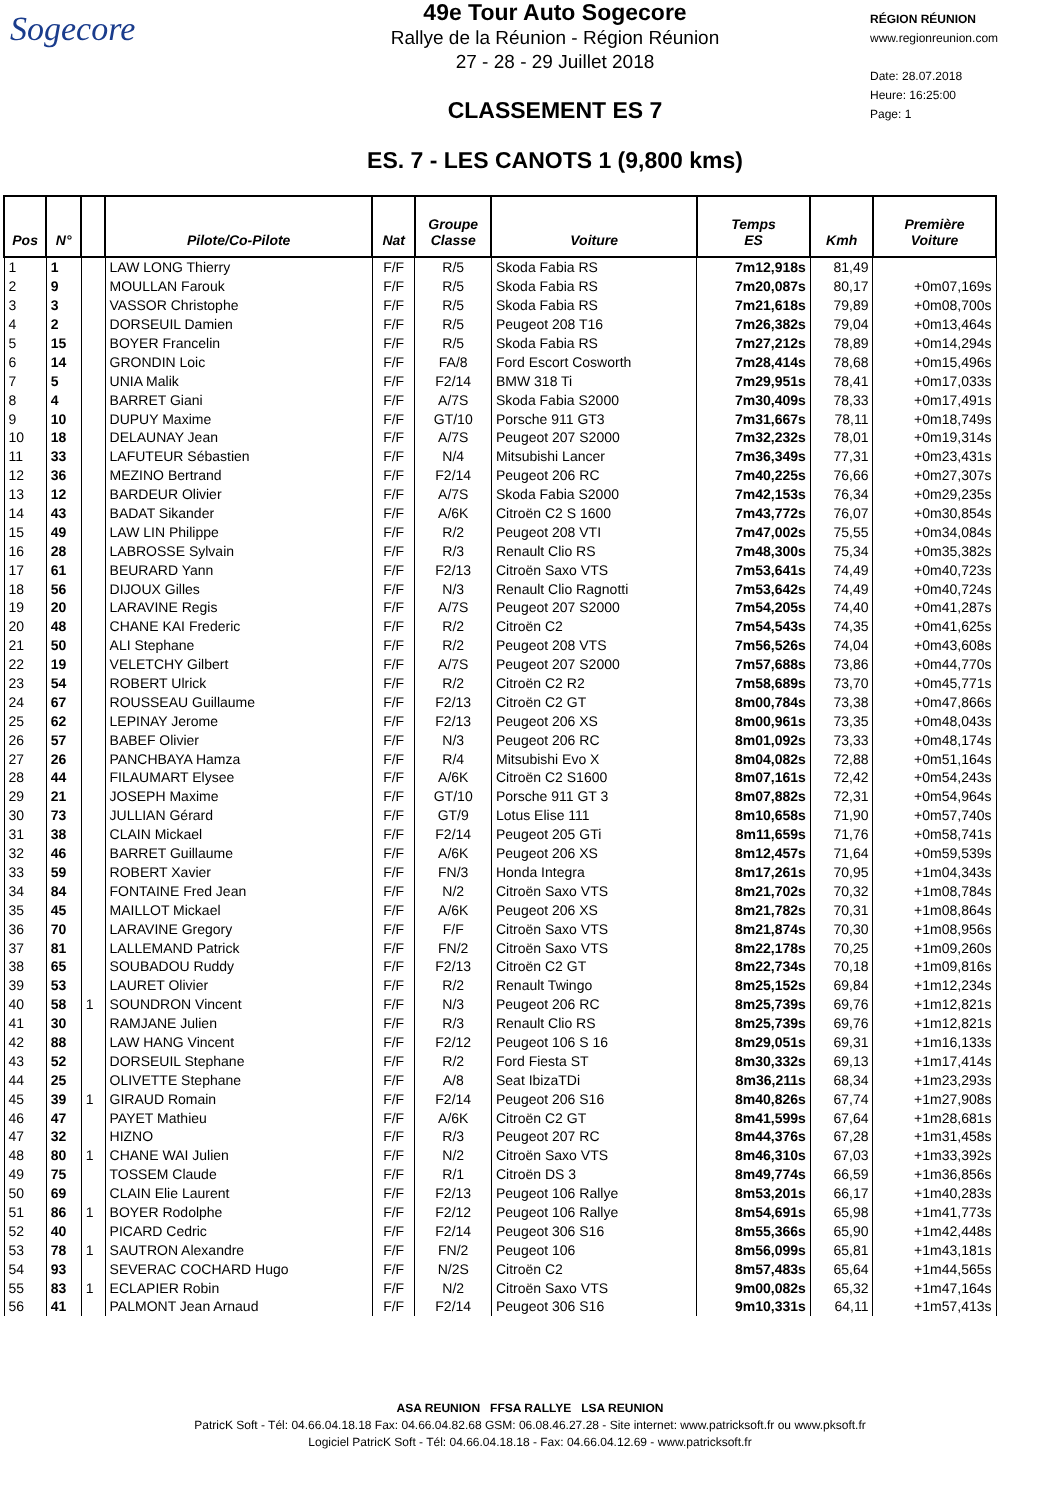Sogecore
49e Tour Auto Sogecore
Rallye de la Réunion - Région Réunion
27 - 28 - 29 Juillet 2018
CLASSEMENT ES 7
ES. 7 - LES CANOTS 1 (9,800 kms)
RÉGION RÉUNION
www.regionreunion.com
Date: 28.07.2018
Heure: 16:25:00
Page: 1
| Pos | N° | | Pilote/Co-Pilote | Nat | Groupe Classe | Voiture | Temps ES | Kmh | Première Voiture |
| --- | --- | --- | --- | --- | --- | --- | --- | --- | --- |
| 1 | 1 | | LAW LONG Thierry | F/F | R/5 | Skoda Fabia RS | 7m12,918s | 81,49 | |
| 2 | 9 | | MOULLAN Farouk | F/F | R/5 | Skoda Fabia RS | 7m20,087s | 80,17 | +0m07,169s |
| 3 | 3 | | VASSOR Christophe | F/F | R/5 | Skoda Fabia RS | 7m21,618s | 79,89 | +0m08,700s |
| 4 | 2 | | DORSEUIL Damien | F/F | R/5 | Peugeot 208 T16 | 7m26,382s | 79,04 | +0m13,464s |
| 5 | 15 | | BOYER Francelin | F/F | R/5 | Skoda Fabia RS | 7m27,212s | 78,89 | +0m14,294s |
| 6 | 14 | | GRONDIN Loic | F/F | FA/8 | Ford Escort Cosworth | 7m28,414s | 78,68 | +0m15,496s |
| 7 | 5 | | UNIA Malik | F/F | F2/14 | BMW 318 Ti | 7m29,951s | 78,41 | +0m17,033s |
| 8 | 4 | | BARRET Giani | F/F | A/7S | Skoda Fabia S2000 | 7m30,409s | 78,33 | +0m17,491s |
| 9 | 10 | | DUPUY Maxime | F/F | GT/10 | Porsche 911 GT3 | 7m31,667s | 78,11 | +0m18,749s |
| 10 | 18 | | DELAUNAY Jean | F/F | A/7S | Peugeot 207 S2000 | 7m32,232s | 78,01 | +0m19,314s |
| 11 | 33 | | LAFUTEUR Sébastien | F/F | N/4 | Mitsubishi Lancer | 7m36,349s | 77,31 | +0m23,431s |
| 12 | 36 | | MEZINO Bertrand | F/F | F2/14 | Peugeot 206 RC | 7m40,225s | 76,66 | +0m27,307s |
| 13 | 12 | | BARDEUR Olivier | F/F | A/7S | Skoda Fabia S2000 | 7m42,153s | 76,34 | +0m29,235s |
| 14 | 43 | | BADAT Sikander | F/F | A/6K | Citroën C2 S 1600 | 7m43,772s | 76,07 | +0m30,854s |
| 15 | 49 | | LAW LIN Philippe | F/F | R/2 | Peugeot 208 VTI | 7m47,002s | 75,55 | +0m34,084s |
| 16 | 28 | | LABROSSE Sylvain | F/F | R/3 | Renault Clio RS | 7m48,300s | 75,34 | +0m35,382s |
| 17 | 61 | | BEURARD Yann | F/F | F2/13 | Citroën Saxo VTS | 7m53,641s | 74,49 | +0m40,723s |
| 18 | 56 | | DIJOUX Gilles | F/F | N/3 | Renault Clio Ragnotti | 7m53,642s | 74,49 | +0m40,724s |
| 19 | 20 | | LARAVINE Regis | F/F | A/7S | Peugeot 207 S2000 | 7m54,205s | 74,40 | +0m41,287s |
| 20 | 48 | | CHANE KAI Frederic | F/F | R/2 | Citroën C2 | 7m54,543s | 74,35 | +0m41,625s |
| 21 | 50 | | ALI Stephane | F/F | R/2 | Peugeot 208 VTS | 7m56,526s | 74,04 | +0m43,608s |
| 22 | 19 | | VELETCHY Gilbert | F/F | A/7S | Peugeot 207 S2000 | 7m57,688s | 73,86 | +0m44,770s |
| 23 | 54 | | ROBERT Ulrick | F/F | R/2 | Citroën C2 R2 | 7m58,689s | 73,70 | +0m45,771s |
| 24 | 67 | | ROUSSEAU Guillaume | F/F | F2/13 | Citroën C2 GT | 8m00,784s | 73,38 | +0m47,866s |
| 25 | 62 | | LEPINAY Jerome | F/F | F2/13 | Peugeot 206 XS | 8m00,961s | 73,35 | +0m48,043s |
| 26 | 57 | | BABEF Olivier | F/F | N/3 | Peugeot 206 RC | 8m01,092s | 73,33 | +0m48,174s |
| 27 | 26 | | PANCHBAYA Hamza | F/F | R/4 | Mitsubishi Evo X | 8m04,082s | 72,88 | +0m51,164s |
| 28 | 44 | | FILAUMART Elysee | F/F | A/6K | Citroën C2 S1600 | 8m07,161s | 72,42 | +0m54,243s |
| 29 | 21 | | JOSEPH Maxime | F/F | GT/10 | Porsche 911 GT 3 | 8m07,882s | 72,31 | +0m54,964s |
| 30 | 73 | | JULLIAN Gérard | F/F | GT/9 | Lotus Elise 111 | 8m10,658s | 71,90 | +0m57,740s |
| 31 | 38 | | CLAIN Mickael | F/F | F2/14 | Peugeot 205 GTi | 8m11,659s | 71,76 | +0m58,741s |
| 32 | 46 | | BARRET Guillaume | F/F | A/6K | Peugeot 206 XS | 8m12,457s | 71,64 | +0m59,539s |
| 33 | 59 | | ROBERT Xavier | F/F | FN/3 | Honda Integra | 8m17,261s | 70,95 | +1m04,343s |
| 34 | 84 | | FONTAINE Fred Jean | F/F | N/2 | Citroën Saxo VTS | 8m21,702s | 70,32 | +1m08,784s |
| 35 | 45 | | MAILLOT Mickael | F/F | A/6K | Peugeot 206 XS | 8m21,782s | 70,31 | +1m08,864s |
| 36 | 70 | | LARAVINE Gregory | F/F | F/F | Citroën Saxo VTS | 8m21,874s | 70,30 | +1m08,956s |
| 37 | 81 | | LALLEMAND Patrick | F/F | FN/2 | Citroën Saxo VTS | 8m22,178s | 70,25 | +1m09,260s |
| 38 | 65 | | SOUBADOU Ruddy | F/F | F2/13 | Citroën C2 GT | 8m22,734s | 70,18 | +1m09,816s |
| 39 | 53 | | LAURET Olivier | F/F | R/2 | Renault Twingo | 8m25,152s | 69,84 | +1m12,234s |
| 40 | 58 | 1 | SOUNDRON Vincent | F/F | N/3 | Peugeot 206 RC | 8m25,739s | 69,76 | +1m12,821s |
| 41 | 30 | | RAMJANE Julien | F/F | R/3 | Renault Clio RS | 8m25,739s | 69,76 | +1m12,821s |
| 42 | 88 | | LAW HANG Vincent | F/F | F2/12 | Peugeot 106 S 16 | 8m29,051s | 69,31 | +1m16,133s |
| 43 | 52 | | DORSEUIL Stephane | F/F | R/2 | Ford Fiesta ST | 8m30,332s | 69,13 | +1m17,414s |
| 44 | 25 | | OLIVETTE Stephane | F/F | A/8 | Seat IbizaTDi | 8m36,211s | 68,34 | +1m23,293s |
| 45 | 39 | 1 | GIRAUD Romain | F/F | F2/14 | Peugeot 206 S16 | 8m40,826s | 67,74 | +1m27,908s |
| 46 | 47 | | PAYET Mathieu | F/F | A/6K | Citroën C2 GT | 8m41,599s | 67,64 | +1m28,681s |
| 47 | 32 | | HIZNO | F/F | R/3 | Peugeot 207 RC | 8m44,376s | 67,28 | +1m31,458s |
| 48 | 80 | 1 | CHANE WAI Julien | F/F | N/2 | Citroën Saxo VTS | 8m46,310s | 67,03 | +1m33,392s |
| 49 | 75 | | TOSSEM Claude | F/F | R/1 | Citroën DS 3 | 8m49,774s | 66,59 | +1m36,856s |
| 50 | 69 | | CLAIN Elie Laurent | F/F | F2/13 | Peugeot 106 Rallye | 8m53,201s | 66,17 | +1m40,283s |
| 51 | 86 | 1 | BOYER Rodolphe | F/F | F2/12 | Peugeot 106 Rallye | 8m54,691s | 65,98 | +1m41,773s |
| 52 | 40 | | PICARD Cedric | F/F | F2/14 | Peugeot 306 S16 | 8m55,366s | 65,90 | +1m42,448s |
| 53 | 78 | 1 | SAUTRON Alexandre | F/F | FN/2 | Peugeot 106 | 8m56,099s | 65,81 | +1m43,181s |
| 54 | 93 | | SEVERAC COCHARD Hugo | F/F | N/2S | Citroën C2 | 8m57,483s | 65,64 | +1m44,565s |
| 55 | 83 | 1 | ECLAPIER Robin | F/F | N/2 | Citroën Saxo VTS | 9m00,082s | 65,32 | +1m47,164s |
| 56 | 41 | | PALMONT Jean Arnaud | F/F | F2/14 | Peugeot 306 S16 | 9m10,331s | 64,11 | +1m57,413s |
ASA REUNION FFSA RALLYE LSA REUNION
PatricK Soft - Tél: 04.66.04.18.18 Fax: 04.66.04.82.68 GSM: 06.08.46.27.28 - Site internet: www.patricksoft.fr ou www.pksoft.fr
Logiciel PatricK Soft - Tél: 04.66.04.18.18 - Fax: 04.66.04.12.69 - www.patricksoft.fr